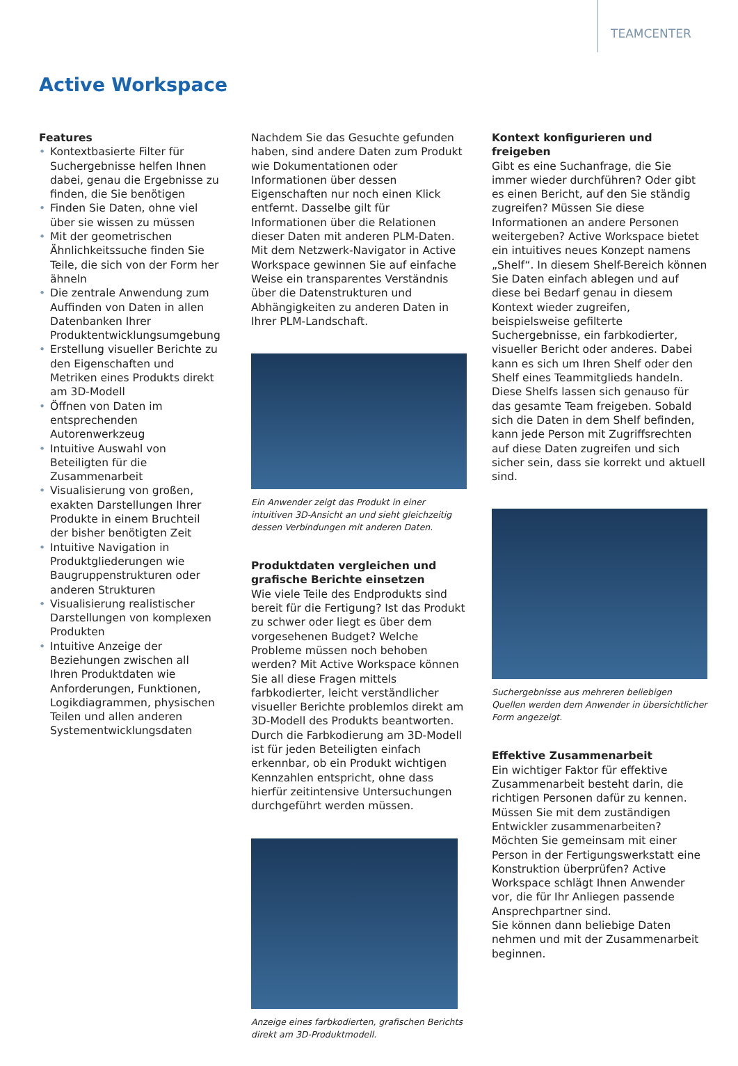TEAMCENTER
Active Workspace
Features
• Kontextbasierte Filter für Suchergebnisse helfen Ihnen dabei, genau die Ergebnisse zu finden, die Sie benötigen
• Finden Sie Daten, ohne viel über sie wissen zu müssen
• Mit der geometrischen Ähnlichkeitssuche finden Sie Teile, die sich von der Form her ähneln
• Die zentrale Anwendung zum Auffinden von Daten in allen Datenbanken Ihrer Produktentwicklungsumgebung
• Erstellung visueller Berichte zu den Eigenschaften und Metriken eines Produkts direkt am 3D-Modell
• Öffnen von Daten im entsprechenden Autorenwerkzeug
• Intuitive Auswahl von Beteiligten für die Zusammenarbeit
• Visualisierung von großen, exakten Darstellungen Ihrer Produkte in einem Bruchteil der bisher benötigten Zeit
• Intuitive Navigation in Produktgliederungen wie Baugruppenstrukturen oder anderen Strukturen
• Visualisierung realistischer Darstellungen von komplexen Produkten
• Intuitive Anzeige der Beziehungen zwischen all Ihren Produktdaten wie Anforderungen, Funktionen, Logikdiagrammen, physischen Teilen und allen anderen Systementwicklungsdaten
Nachdem Sie das Gesuchte gefunden haben, sind andere Daten zum Produkt wie Dokumentationen oder Informationen über dessen Eigenschaften nur noch einen Klick entfernt. Dasselbe gilt für Informationen über die Relationen dieser Daten mit anderen PLM-Daten. Mit dem Netzwerk-Navigator in Active Workspace gewinnen Sie auf einfache Weise ein transparentes Verständnis über die Datenstrukturen und Abhängigkeiten zu anderen Daten in Ihrer PLM-Landschaft.
Ein Anwender zeigt das Produkt in einer intuitiven 3D-Ansicht an und sieht gleichzeitig dessen Verbindungen mit anderen Daten.
Produktdaten vergleichen und grafische Berichte einsetzen
Wie viele Teile des Endprodukts sind bereit für die Fertigung? Ist das Produkt zu schwer oder liegt es über dem vorgesehenen Budget? Welche Probleme müssen noch behoben werden? Mit Active Workspace können Sie all diese Fragen mittels farbkodierter, leicht verständlicher visueller Berichte problemlos direkt am 3D-Modell des Produkts beantworten. Durch die Farbkodierung am 3D-Modell ist für jeden Beteiligten einfach erkennbar, ob ein Produkt wichtigen Kennzahlen entspricht, ohne dass hierfür zeitintensive Untersuchungen durchgeführt werden müssen.
Anzeige eines farbkodierten, grafischen Berichts direkt am 3D-Produktmodell.
Kontext konfigurieren und freigeben
Gibt es eine Suchanfrage, die Sie immer wieder durchführen? Oder gibt es einen Bericht, auf den Sie ständig zugreifen? Müssen Sie diese Informationen an andere Personen weitergeben? Active Workspace bietet ein intuitives neues Konzept namens „Shelf“. In diesem Shelf-Bereich können Sie Daten einfach ablegen und auf diese bei Bedarf genau in diesem Kontext wieder zugreifen, beispielsweise gefilterte Suchergebnisse, ein farbkodierter, visueller Bericht oder anderes. Dabei kann es sich um Ihren Shelf oder den Shelf eines Teammitglieds handeln. Diese Shelfs lassen sich genauso für das gesamte Team freigeben. Sobald sich die Daten in dem Shelf befinden, kann jede Person mit Zugriffsrechten auf diese Daten zugreifen und sich sicher sein, dass sie korrekt und aktuell sind.
Suchergebnisse aus mehreren beliebigen Quellen werden dem Anwender in übersichtlicher Form angezeigt.
Effektive Zusammenarbeit
Ein wichtiger Faktor für effektive Zusammenarbeit besteht darin, die richtigen Personen dafür zu kennen. Müssen Sie mit dem zuständigen Entwickler zusammenarbeiten? Möchten Sie gemeinsam mit einer Person in der Fertigungswerkstatt eine Konstruktion überprüfen? Active Workspace schlägt Ihnen Anwender vor, die für Ihr Anliegen passende Ansprechpartner sind.
Sie können dann beliebige Daten nehmen und mit der Zusammenarbeit beginnen.